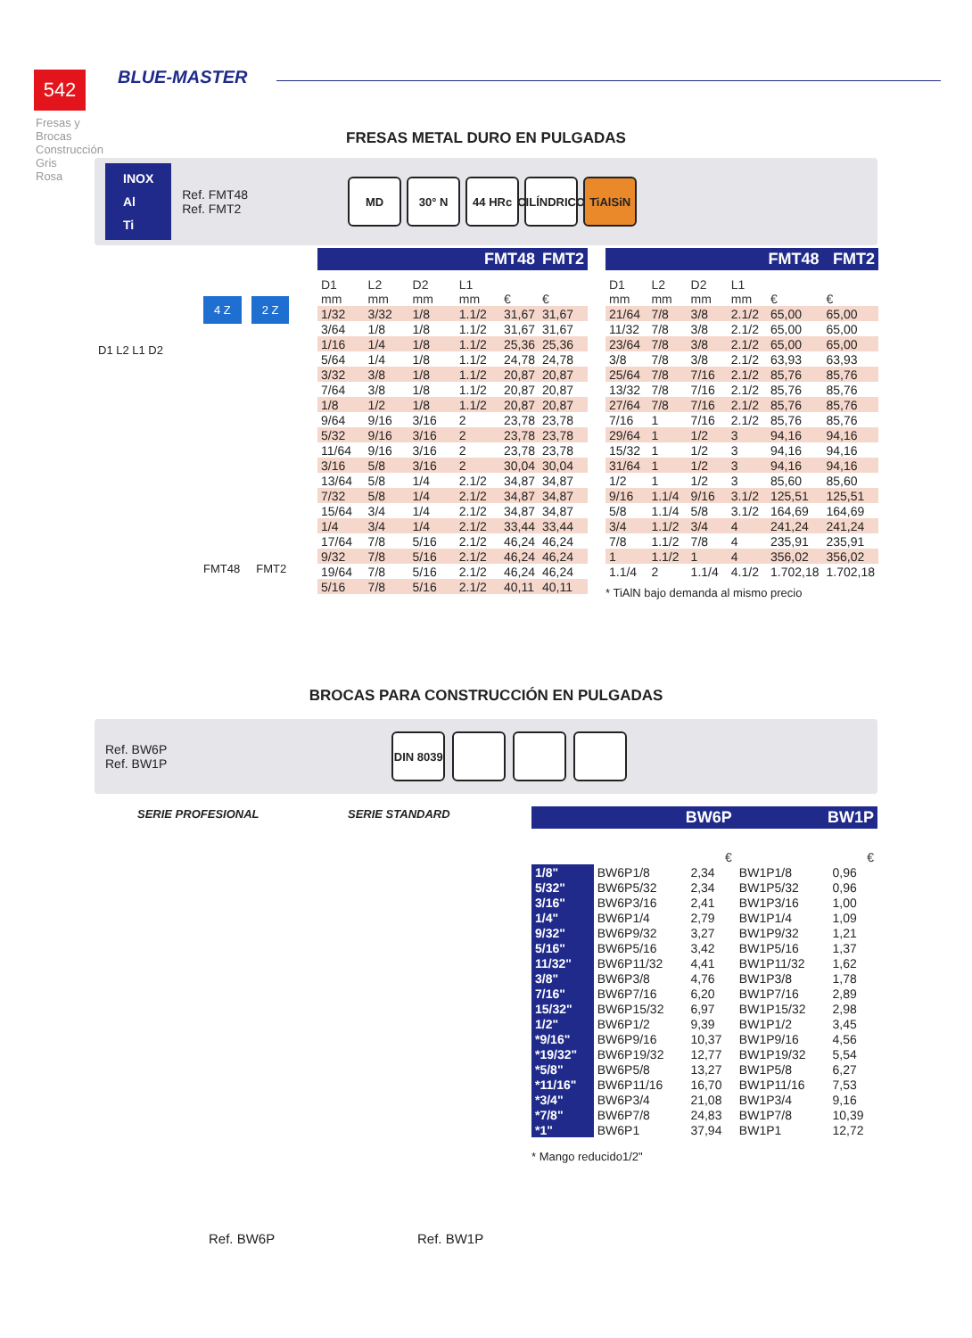542 BLUE-MASTER
Fresas y Brocas Construcción
Gris
Rosa
FRESAS METAL DURO EN PULGADAS
INOX
Al
Ti
Ref. FMT48
Ref. FMT2
MD 30° N 44 HRc CILÍNDRICO TiAlSiN
4 Z 2 Z
D1 L2 L1 D2
FMT48 FMT2
| FMT48 | | | | | FMT2 |
| --- | --- | --- | --- | --- | --- |
| D1 mm | L2 mm | D2 mm | L1 mm | € | € |
| 1/32 | 3/32 | 1/8 | 1.1/2 | 31,67 | 31,67 |
| 3/64 | 1/8 | 1/8 | 1.1/2 | 31,67 | 31,67 |
| 1/16 | 1/4 | 1/8 | 1.1/2 | 25,36 | 25,36 |
| 5/64 | 1/4 | 1/8 | 1.1/2 | 24,78 | 24,78 |
| 3/32 | 3/8 | 1/8 | 1.1/2 | 20,87 | 20,87 |
| 7/64 | 3/8 | 1/8 | 1.1/2 | 20,87 | 20,87 |
| 1/8 | 1/2 | 1/8 | 1.1/2 | 20,87 | 20,87 |
| 9/64 | 9/16 | 3/16 | 2 | 23,78 | 23,78 |
| 5/32 | 9/16 | 3/16 | 2 | 23,78 | 23,78 |
| 11/64 | 9/16 | 3/16 | 2 | 23,78 | 23,78 |
| 3/16 | 5/8 | 3/16 | 2 | 30,04 | 30,04 |
| 13/64 | 5/8 | 1/4 | 2.1/2 | 34,87 | 34,87 |
| 7/32 | 5/8 | 1/4 | 2.1/2 | 34,87 | 34,87 |
| 15/64 | 3/4 | 1/4 | 2.1/2 | 34,87 | 34,87 |
| 1/4 | 3/4 | 1/4 | 2.1/2 | 33,44 | 33,44 |
| 17/64 | 7/8 | 5/16 | 2.1/2 | 46,24 | 46,24 |
| 9/32 | 7/8 | 5/16 | 2.1/2 | 46,24 | 46,24 |
| 19/64 | 7/8 | 5/16 | 2.1/2 | 46,24 | 46,24 |
| 5/16 | 7/8 | 5/16 | 2.1/2 | 40,11 | 40,11 |
| FMT48 | | | | | FMT2 |
| --- | --- | --- | --- | --- | --- |
| D1 mm | L2 mm | D2 mm | L1 mm | € | € |
| 21/64 | 7/8 | 3/8 | 2.1/2 | 65,00 | 65,00 |
| 11/32 | 7/8 | 3/8 | 2.1/2 | 65,00 | 65,00 |
| 23/64 | 7/8 | 3/8 | 2.1/2 | 65,00 | 65,00 |
| 3/8 | 7/8 | 3/8 | 2.1/2 | 63,93 | 63,93 |
| 25/64 | 7/8 | 7/16 | 2.1/2 | 85,76 | 85,76 |
| 13/32 | 7/8 | 7/16 | 2.1/2 | 85,76 | 85,76 |
| 27/64 | 7/8 | 7/16 | 2.1/2 | 85,76 | 85,76 |
| 7/16 | 1 | 7/16 | 2.1/2 | 85,76 | 85,76 |
| 29/64 | 1 | 1/2 | 3 | 94,16 | 94,16 |
| 15/32 | 1 | 1/2 | 3 | 94,16 | 94,16 |
| 31/64 | 1 | 1/2 | 3 | 94,16 | 94,16 |
| 1/2 | 1 | 1/2 | 3 | 85,60 | 85,60 |
| 9/16 | 1.1/4 | 9/16 | 3.1/2 | 125,51 | 125,51 |
| 5/8 | 1.1/4 | 5/8 | 3.1/2 | 164,69 | 164,69 |
| 3/4 | 1.1/2 | 3/4 | 4 | 241,24 | 241,24 |
| 7/8 | 1.1/2 | 7/8 | 4 | 235,91 | 235,91 |
| 1 | 1.1/2 | 1 | 4 | 356,02 | 356,02 |
| 1.1/4 | 2 | 1.1/4 | 4.1/2 | 1.702,18 | 1.702,18 |
* TiAlN bajo demanda al mismo precio
BROCAS PARA CONSTRUCCIÓN EN PULGADAS
Ref. BW6P
Ref. BW1P
DIN 8039
SERIE PROFESIONAL SERIE STANDARD
Ref. BW6P Ref. BW1P
| BW6P | | | BW1P | |
| --- | --- | --- | --- | --- |
| | | € | | € |
| 1/8" | BW6P1/8 | 2,34 | BW1P1/8 | 0,96 |
| 5/32" | BW6P5/32 | 2,34 | BW1P5/32 | 0,96 |
| 3/16" | BW6P3/16 | 2,41 | BW1P3/16 | 1,00 |
| 1/4" | BW6P1/4 | 2,79 | BW1P1/4 | 1,09 |
| 9/32" | BW6P9/32 | 3,27 | BW1P9/32 | 1,21 |
| 5/16" | BW6P5/16 | 3,42 | BW1P5/16 | 1,37 |
| 11/32" | BW6P11/32 | 4,41 | BW1P11/32 | 1,62 |
| 3/8" | BW6P3/8 | 4,76 | BW1P3/8 | 1,78 |
| 7/16" | BW6P7/16 | 6,20 | BW1P7/16 | 2,89 |
| 15/32" | BW6P15/32 | 6,97 | BW1P15/32 | 2,98 |
| 1/2" | BW6P1/2 | 9,39 | BW1P1/2 | 3,45 |
| *9/16" | BW6P9/16 | 10,37 | BW1P9/16 | 4,56 |
| *19/32" | BW6P19/32 | 12,77 | BW1P19/32 | 5,54 |
| *5/8" | BW6P5/8 | 13,27 | BW1P5/8 | 6,27 |
| *11/16" | BW6P11/16 | 16,70 | BW1P11/16 | 7,53 |
| *3/4" | BW6P3/4 | 21,08 | BW1P3/4 | 9,16 |
| *7/8" | BW6P7/8 | 24,83 | BW1P7/8 | 10,39 |
| *1" | BW6P1 | 37,94 | BW1P1 | 12,72 |
* Mango reducido1/2"